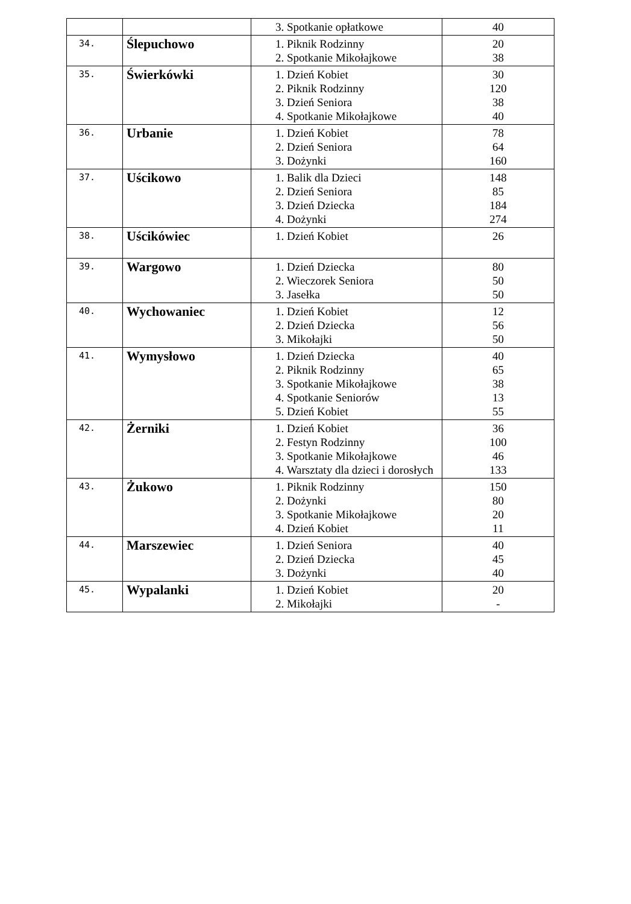| | | 3. Spotkanie opłatkowe | 40 |
| 34. | Ślepuchowo | 1. Piknik Rodzinny 2. Spotkanie Mikołajkowe | 20 38 |
| 35. | Świerkówki | 1. Dzień Kobiet 2. Piknik Rodzinny 3. Dzień Seniora 4. Spotkanie Mikołajkowe | 30 120 38 40 |
| 36. | Urbanie | 1. Dzień Kobiet 2. Dzień Seniora 3. Dożynki | 78 64 160 |
| 37. | Uścikowo | 1. Balik dla Dzieci 2. Dzień Seniora 3. Dzień Dziecka 4. Dożynki | 148 85 184 274 |
| 38. | Uścikówiec | 1. Dzień Kobiet | 26 |
| 39. | Wargowo | 1. Dzień Dziecka 2. Wieczorek Seniora 3. Jasełka | 80 50 50 |
| 40. | Wychowaniec | 1. Dzień Kobiet 2. Dzień Dziecka 3. Mikołajki | 12 56 50 |
| 41. | Wymysłowo | 1. Dzień Dziecka 2. Piknik Rodzinny 3. Spotkanie Mikołajkowe 4. Spotkanie Seniorów 5. Dzień Kobiet | 40 65 38 13 55 |
| 42. | Żerniki | 1. Dzień Kobiet 2. Festyn Rodzinny 3. Spotkanie Mikołajkowe 4. Warsztaty dla dzieci i dorosłych | 36 100 46 133 |
| 43. | Żukowo | 1. Piknik Rodzinny 2. Dożynki 3. Spotkanie Mikołajkowe 4. Dzień Kobiet | 150 80 20 11 |
| 44. | Marszewiec | 1. Dzień Seniora 2. Dzień Dziecka 3. Dożynki | 40 45 40 |
| 45. | Wypalanki | 1. Dzień Kobiet 2. Mikołajki | 20 - |